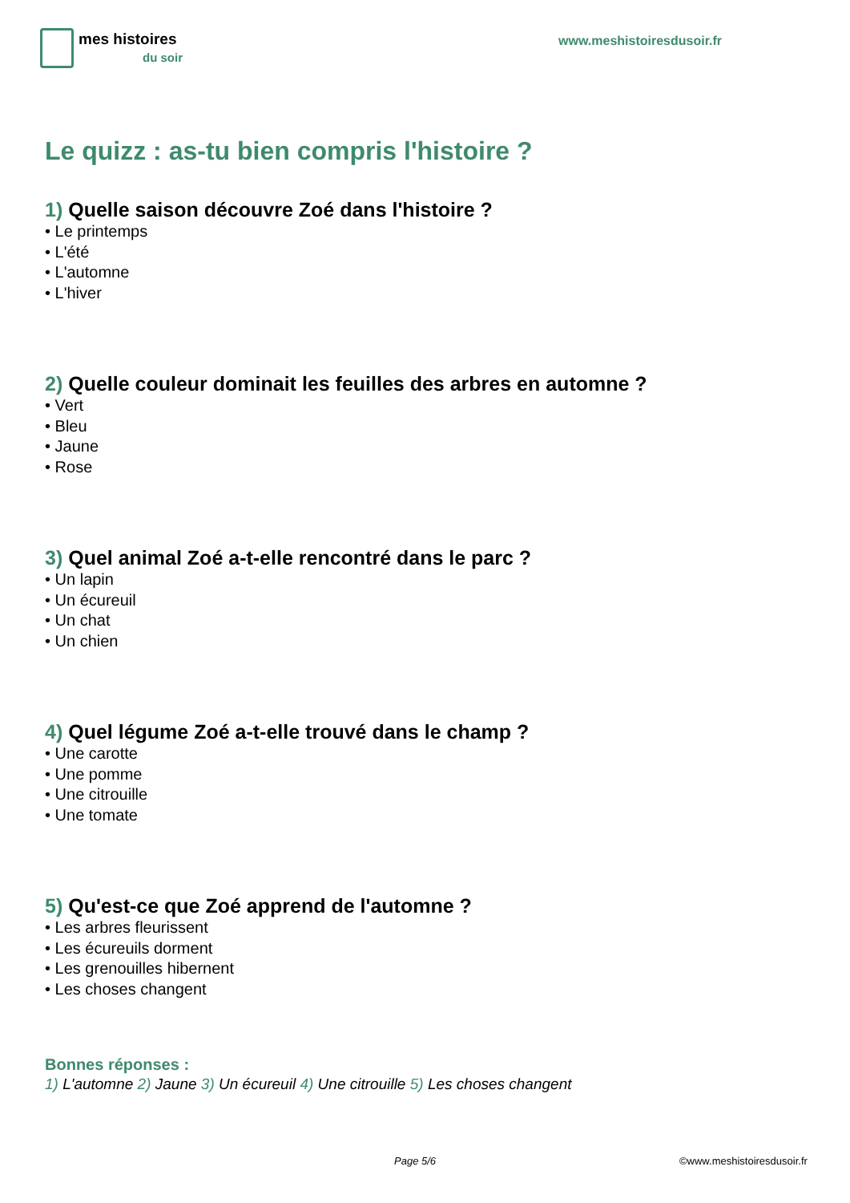mes histoires
du soir
www.meshistoiresdusoir.fr
Le quizz : as-tu bien compris l'histoire ?
1) Quelle saison découvre Zoé dans l'histoire ?
• Le printemps
• L'été
• L'automne
• L'hiver
2) Quelle couleur dominait les feuilles des arbres en automne ?
• Vert
• Bleu
• Jaune
• Rose
3) Quel animal Zoé a-t-elle rencontré dans le parc ?
• Un lapin
• Un écureuil
• Un chat
• Un chien
4) Quel légume Zoé a-t-elle trouvé dans le champ ?
• Une carotte
• Une pomme
• Une citrouille
• Une tomate
5) Qu'est-ce que Zoé apprend de l'automne ?
• Les arbres fleurissent
• Les écureuils dorment
• Les grenouilles hibernent
• Les choses changent
Bonnes réponses :
1) L'automne 2) Jaune 3) Un écureuil 4) Une citrouille 5) Les choses changent
Page 5/6 ©www.meshistoiresdusoir.fr